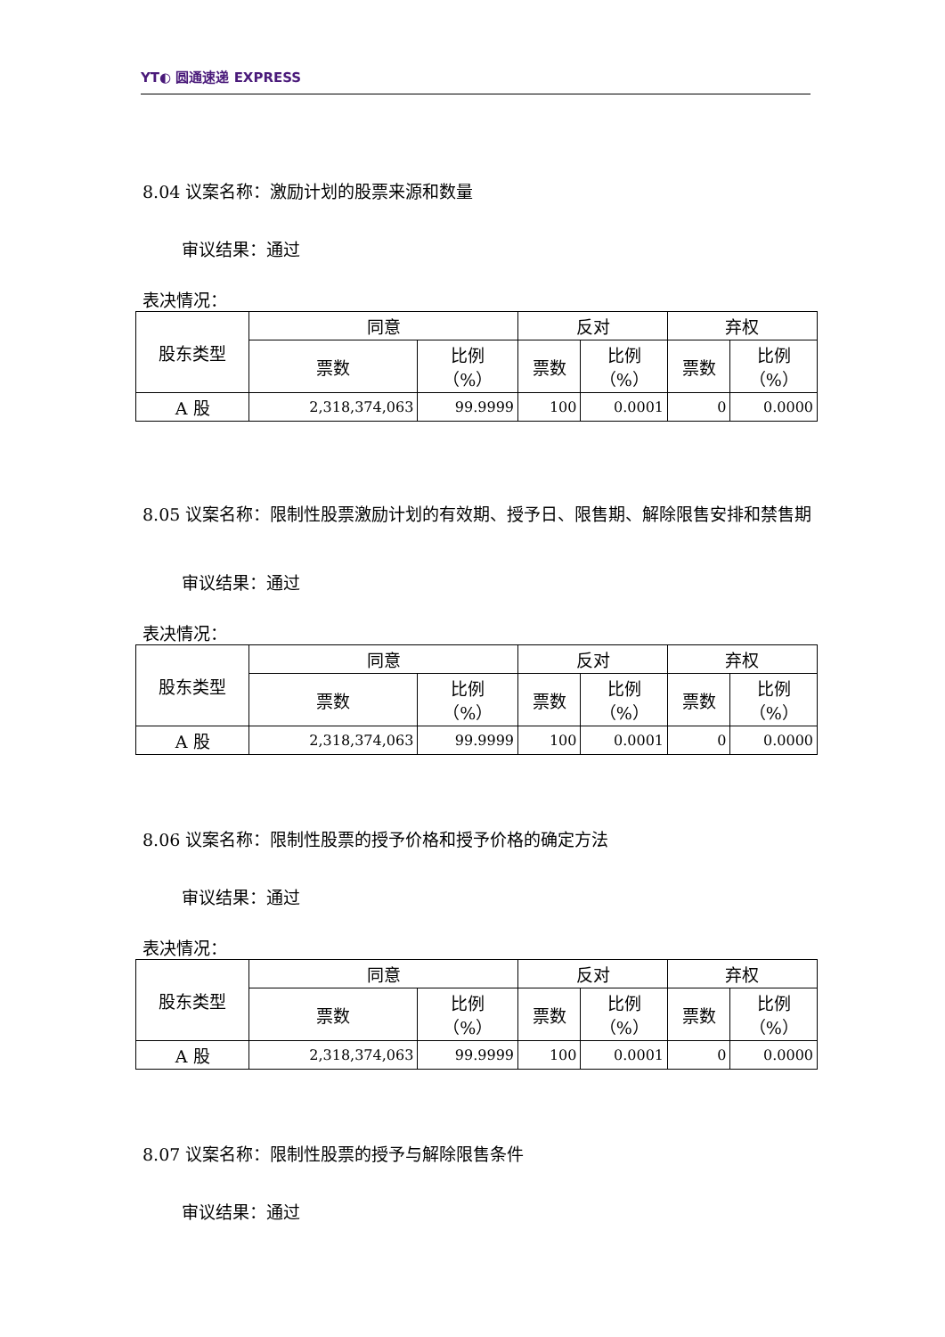YT◐ 圆通速递 EXPRESS
8.04 议案名称：激励计划的股票来源和数量
审议结果：通过
表决情况：
| 股东类型 | 同意 | | 反对 | | 弃权 | |
| --- | --- | --- | --- | --- | --- | --- |
| | 票数 | 比例 （%） | 票数 | 比例 （%） | 票数 | 比例 （%） |
| A 股 | 2,318,374,063 | 99.9999 | 100 | 0.0001 | 0 | 0.0000 |
8.05 议案名称：限制性股票激励计划的有效期、授予日、限售期、解除限售安排和禁售期
审议结果：通过
表决情况：
| 股东类型 | 同意 | | 反对 | | 弃权 | |
| --- | --- | --- | --- | --- | --- | --- |
| | 票数 | 比例 （%） | 票数 | 比例 （%） | 票数 | 比例 （%） |
| A 股 | 2,318,374,063 | 99.9999 | 100 | 0.0001 | 0 | 0.0000 |
8.06 议案名称：限制性股票的授予价格和授予价格的确定方法
审议结果：通过
表决情况：
| 股东类型 | 同意 | | 反对 | | 弃权 | |
| --- | --- | --- | --- | --- | --- | --- |
| | 票数 | 比例 （%） | 票数 | 比例 （%） | 票数 | 比例 （%） |
| A 股 | 2,318,374,063 | 99.9999 | 100 | 0.0001 | 0 | 0.0000 |
8.07 议案名称：限制性股票的授予与解除限售条件
审议结果：通过